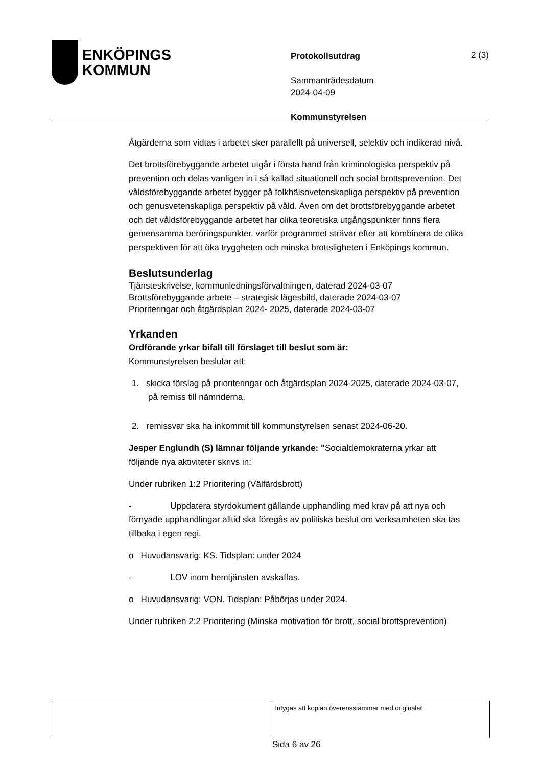ENKÖPINGS
KOMMUN
Protokollsutdrag
Sammanträdesdatum
2024-04-09
Kommunstyrelsen
2 (3)
Åtgärderna som vidtas i arbetet sker parallellt på universell, selektiv och indikerad nivå.
Det brottsförebyggande arbetet utgår i första hand från kriminologiska perspektiv på prevention och delas vanligen in i så kallad situationell och social brottsprevention. Det våldsförebyggande arbetet bygger på folkhälsovetenskapliga perspektiv på prevention och genusvetenskapliga perspektiv på våld. Även om det brottsförebyggande arbetet och det våldsförebyggande arbetet har olika teoretiska utgångspunkter finns flera gemensamma beröringspunkter, varför programmet strävar efter att kombinera de olika perspektiven för att öka tryggheten och minska brottsligheten i Enköpings kommun.
Beslutsunderlag
Tjänsteskrivelse, kommunledningsförvaltningen, daterad 2024-03-07
Brottsförebyggande arbete – strategisk lägesbild, daterade 2024-03-07
Prioriteringar och åtgärdsplan 2024- 2025, daterade 2024-03-07
Yrkanden
Ordförande yrkar bifall till förslaget till beslut som är:
Kommunstyrelsen beslutar att:
1. skicka förslag på prioriteringar och åtgärdsplan 2024-2025, daterade 2024-03-07, på remiss till nämnderna,
2. remissvar ska ha inkommit till kommunstyrelsen senast 2024-06-20.
Jesper Englundh (S) lämnar följande yrkande: "Socialdemokraterna yrkar att följande nya aktiviteter skrivs in:
Under rubriken 1:2 Prioritering (Välfärdsbrott)
- Uppdatera styrdokument gällande upphandling med krav på att nya och förnyade upphandlingar alltid ska föregås av politiska beslut om verksamheten ska tas tillbaka i egen regi.
o Huvudansvarig: KS. Tidsplan: under 2024
- LOV inom hemtjänsten avskaffas.
o Huvudansvarig: VON. Tidsplan: Påbörjas under 2024.
Under rubriken 2:2 Prioritering (Minska motivation för brott, social brottsprevention)
Intygas att kopian överensstämmer med originalet
Sida 6 av 26